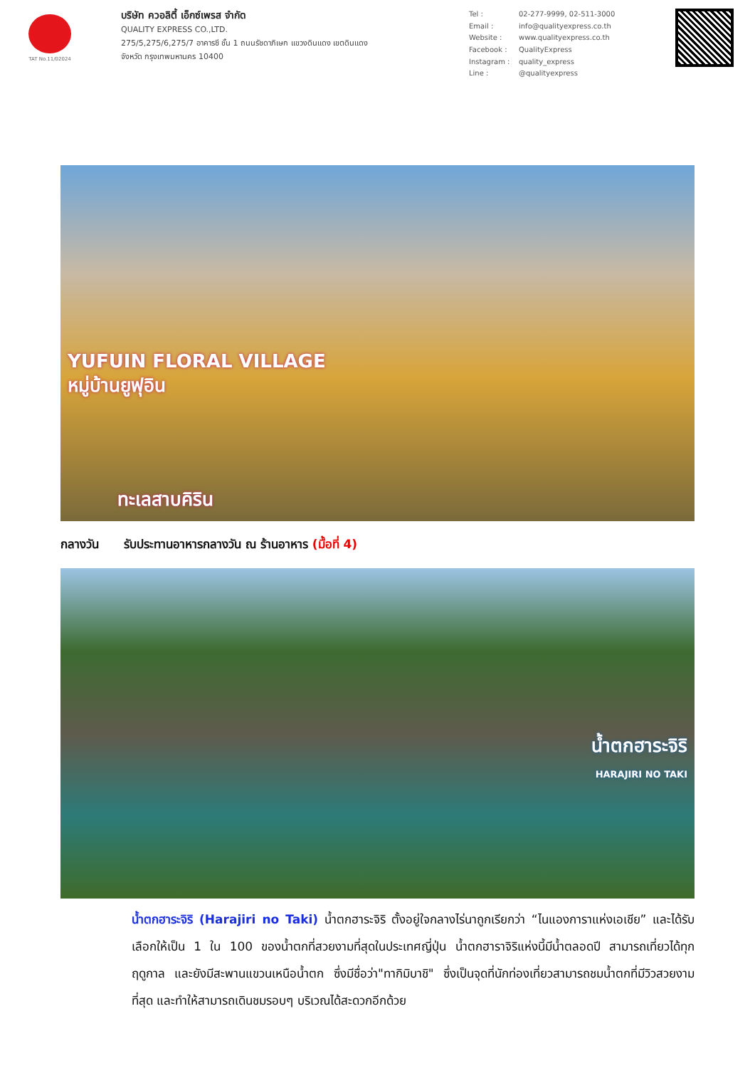TAT No.11/02024
บริษัท ควอลิตี้ เอ็กซ์เพรส จำกัด
QUALITY EXPRESS CO.,LTD.
275/5,275/6,275/7 อาคารซี ชั้น 1 ถนนรัชดาภิเษก แขวงดินแดง เขตดินแดง
จังหวัด กรุงเทพมหานคร 10400
Tel : 02-277-9999, 02-511-3000 Email : info@qualityexpress.co.th Website : www.qualityexpress.co.th Facebook : QualityExpress Instagram : quality_express Line : @qualityexpress
YUFUIN FLORAL VILLAGE
หมู่บ้านยูฟุอิน
ทะเลสาบคิริน
กลางวัน รับประทานอาหารกลางวัน ณ ร้านอาหาร (มื้อที่ 4)
น้ำตกฮาระจิริ
HARAJIRI NO TAKI
น้ำตกฮาระจิริ (Harajiri no Taki) น้ำตกฮาระจิริ ตั้งอยู่ใจกลางไร่นาถูกเรียกว่า “ไนแองการาแห่งเอเชีย” และได้รับเลือกให้เป็น 1 ใน 100 ของน้ำตกที่สวยงามที่สุดในประเทศญี่ปุ่น น้ำตกฮาราจิริแห่งนี้มีน้ำตลอดปี สามารถเที่ยวได้ทุกฤดูกาล และยังมีสะพานแขวนเหนือน้ำตก ซึ่งมีชื่อว่า"ทากิมิบาชิ" ซึ่งเป็นจุดที่นักท่องเที่ยวสามารถชมน้ำตกที่มีวิวสวยงามที่สุด และทำให้สามารถเดินชมรอบๆ บริเวณได้สะดวกอีกด้วย